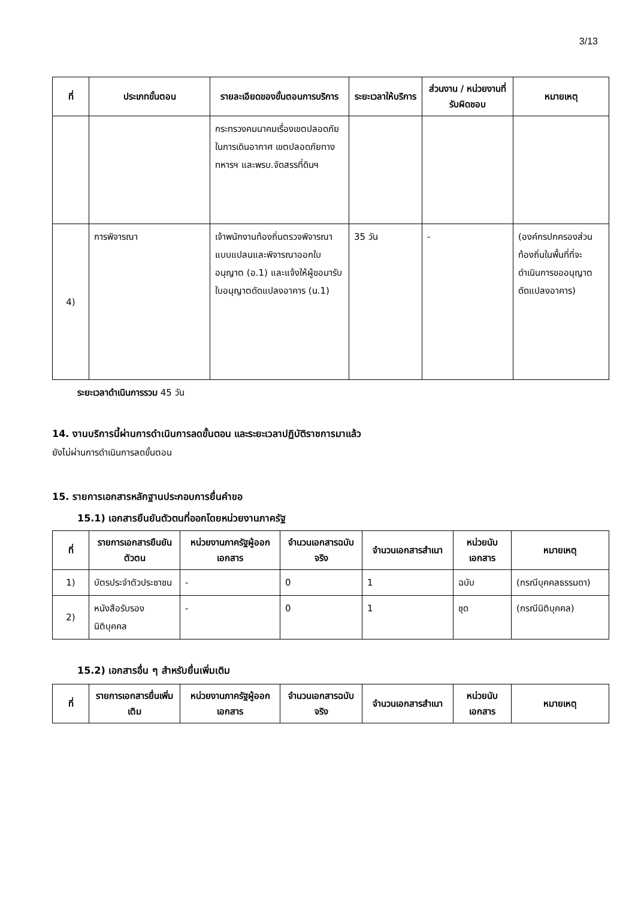3/13
| ที่ | ประเภทขั้นตอน | รายละเอียดของขั้นตอนการบริการ | ระยะเวลาให้บริการ | ส่วนงาน / หน่วยงานที่รับผิดชอบ | หมายเหตุ |
| --- | --- | --- | --- | --- | --- |
| | | กระทรวงคมนาคมเรื่องเขตปลอดภัยในการเดินอากาศ เขตปลอดภัยทางทหารฯ และพรบ.จัดสรรที่ดินฯ | | | |
| 4) | การพิจารณา | เจ้าพนักงานท้องถิ่นตรวจพิจารณาแบบแปลนและพิจารณาออกใบอนุญาต (อ.1) และแจ้งให้ผู้ขอมารับใบอนุญาตดัดแปลงอาคาร (น.1) | 35 วัน | - | (องค์กรปกครองส่วนท้องถิ่นในพื้นที่ที่จะดำเนินการขออนุญาตดัดแปลงอาคาร) |
ระยะเวลาดำเนินการรวม 45 วัน
14. งานบริการนี้ผ่านการดำเนินการลดขั้นตอน และระยะเวลาปฏิบัติราชการมาแล้ว
ยังไม่ผ่านการดำเนินการลดขั้นตอน
15. รายการเอกสารหลักฐานประกอบการยื่นคำขอ
15.1) เอกสารยืนยันตัวตนที่ออกโดยหน่วยงานภาครัฐ
| ที่ | รายการเอกสารยืนยันตัวตน | หน่วยงานภาครัฐผู้ออกเอกสาร | จำนวนเอกสารฉบับจริง | จำนวนเอกสารสำเนา | หน่วยนับเอกสาร | หมายเหตุ |
| --- | --- | --- | --- | --- | --- | --- |
| 1) | บัตรประจำตัวประชาชน | - | 0 | 1 | ฉบับ | (กรณีบุคคลธรรมดา) |
| 2) | หนังสือรับรองนิติบุคคล | - | 0 | 1 | ชุด | (กรณีนิติบุคคล) |
15.2) เอกสารอื่น ๆ สำหรับยื่นเพิ่มเติม
| ที่ | รายการเอกสารยื่นเพิ่มเติม | หน่วยงานภาครัฐผู้ออกเอกสาร | จำนวนเอกสารฉบับจริง | จำนวนเอกสารสำเนา | หน่วยนับเอกสาร | หมายเหตุ |
| --- | --- | --- | --- | --- | --- | --- |